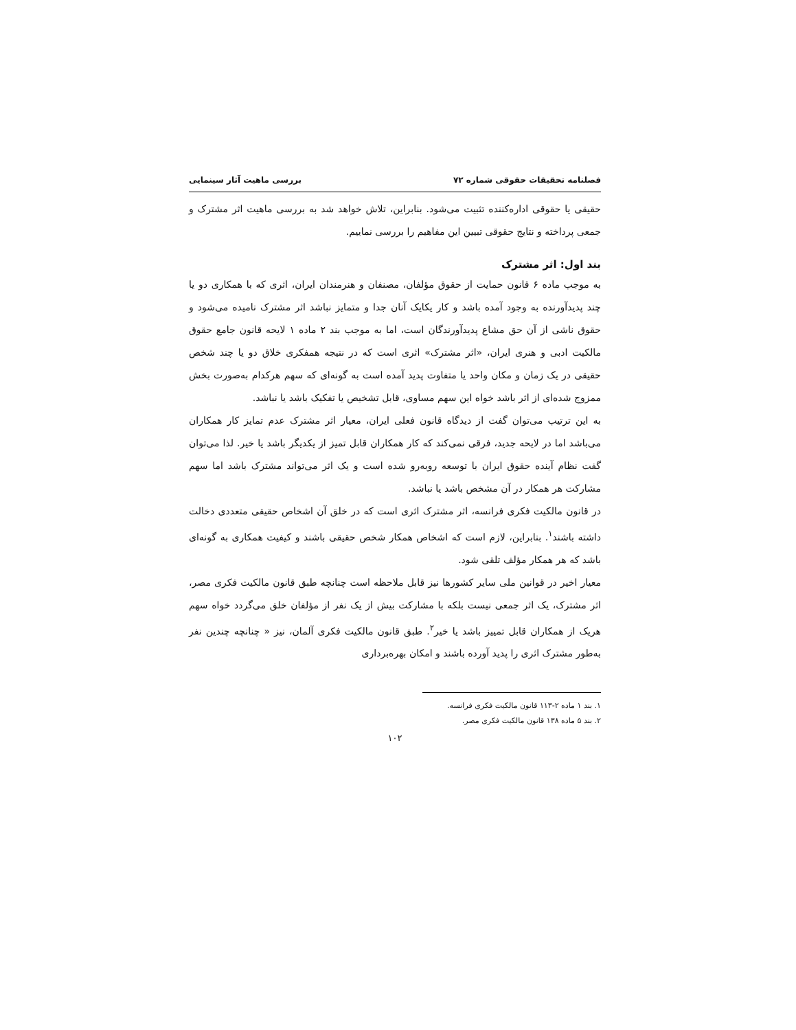فصلنامه تحقیقات حقوقی شماره ۷۲ بررسی ماهیت آثار سینمایی
حقیقی یا حقوقی اداره‌کننده تثبیت می‌شود. بنابراین، تلاش خواهد شد به بررسی ماهیت اثر مشترک و جمعی پرداخته و نتایج حقوقی تبیین این مفاهیم را بررسی نماییم.
بند اول: اثر مشترک
به موجب ماده ۶ قانون حمایت از حقوق مؤلفان، مصنفان و هنرمندان ایران، اثری که با همکاری دو یا چند پدیدآورنده به وجود آمده باشد و کار یکایک آنان جدا و متمایز نباشد اثر مشترک نامیده می‌شود و حقوق ناشی از آن حق مشاع پدیدآورندگان است، اما به موجب بند ۲ ماده ۱ لایحه قانون جامع حقوق مالکیت ادبی و هنری ایران، «اثر مشترک» اثری است که در نتیجه همفکری خلاق دو یا چند شخص حقیقی در یک زمان و مکان واحد یا متفاوت پدید آمده است به گونه‌ای که سهم هرکدام به‌صورت بخش ممزوج شده‌ای از اثر باشد خواه این سهم مساوی، قابل تشخیص یا تفکیک باشد یا نباشد.
به این ترتیب می‌توان گفت از دیدگاه قانون فعلی ایران، معیار اثر مشترک عدم تمایز کار همکاران می‌باشد اما در لایحه جدید، فرقی نمی‌کند که کار همکاران قابل تمیز از یکدیگر باشد یا خیر. لذا می‌توان گفت نظام آینده حقوق ایران با توسعه روبه‌رو شده است و یک اثر می‌تواند مشترک باشد اما سهم مشارکت هر همکار در آن مشخص باشد یا نباشد.
در قانون مالکیت فکری فرانسه، اثر مشترک اثری است که در خلق آن اشخاص حقیقی متعددی دخالت داشته باشند<sup>۱</sup>. بنابراین، لازم است که اشخاص همکار شخص حقیقی باشند و کیفیت همکاری به گونه‌ای باشد که هر همکار مؤلف تلقی شود.
معیار اخیر در قوانین ملی سایر کشورها نیز قابل ملاحظه است چنانچه طبق قانون مالکیت فکری مصر، اثر مشترک، یک اثر جمعی نیست بلکه با مشارکت بیش از یک نفر از مؤلفان خلق می‌گردد خواه سهم هریک از همکاران قابل تمییز باشد یا خیر<sup>۲</sup>. طبق قانون مالکیت فکری آلمان، نیز « چنانچه چندین نفر به‌طور مشترک اثری را پدید آورده باشند و امکان بهره‌برداری
۱. بند ۱ ماده ۲-۱۱۳ قانون مالکیت فکری فرانسه.
۲. بند ۵ ماده ۱۳۸ قانون مالکیت فکری مصر.
۱۰۲